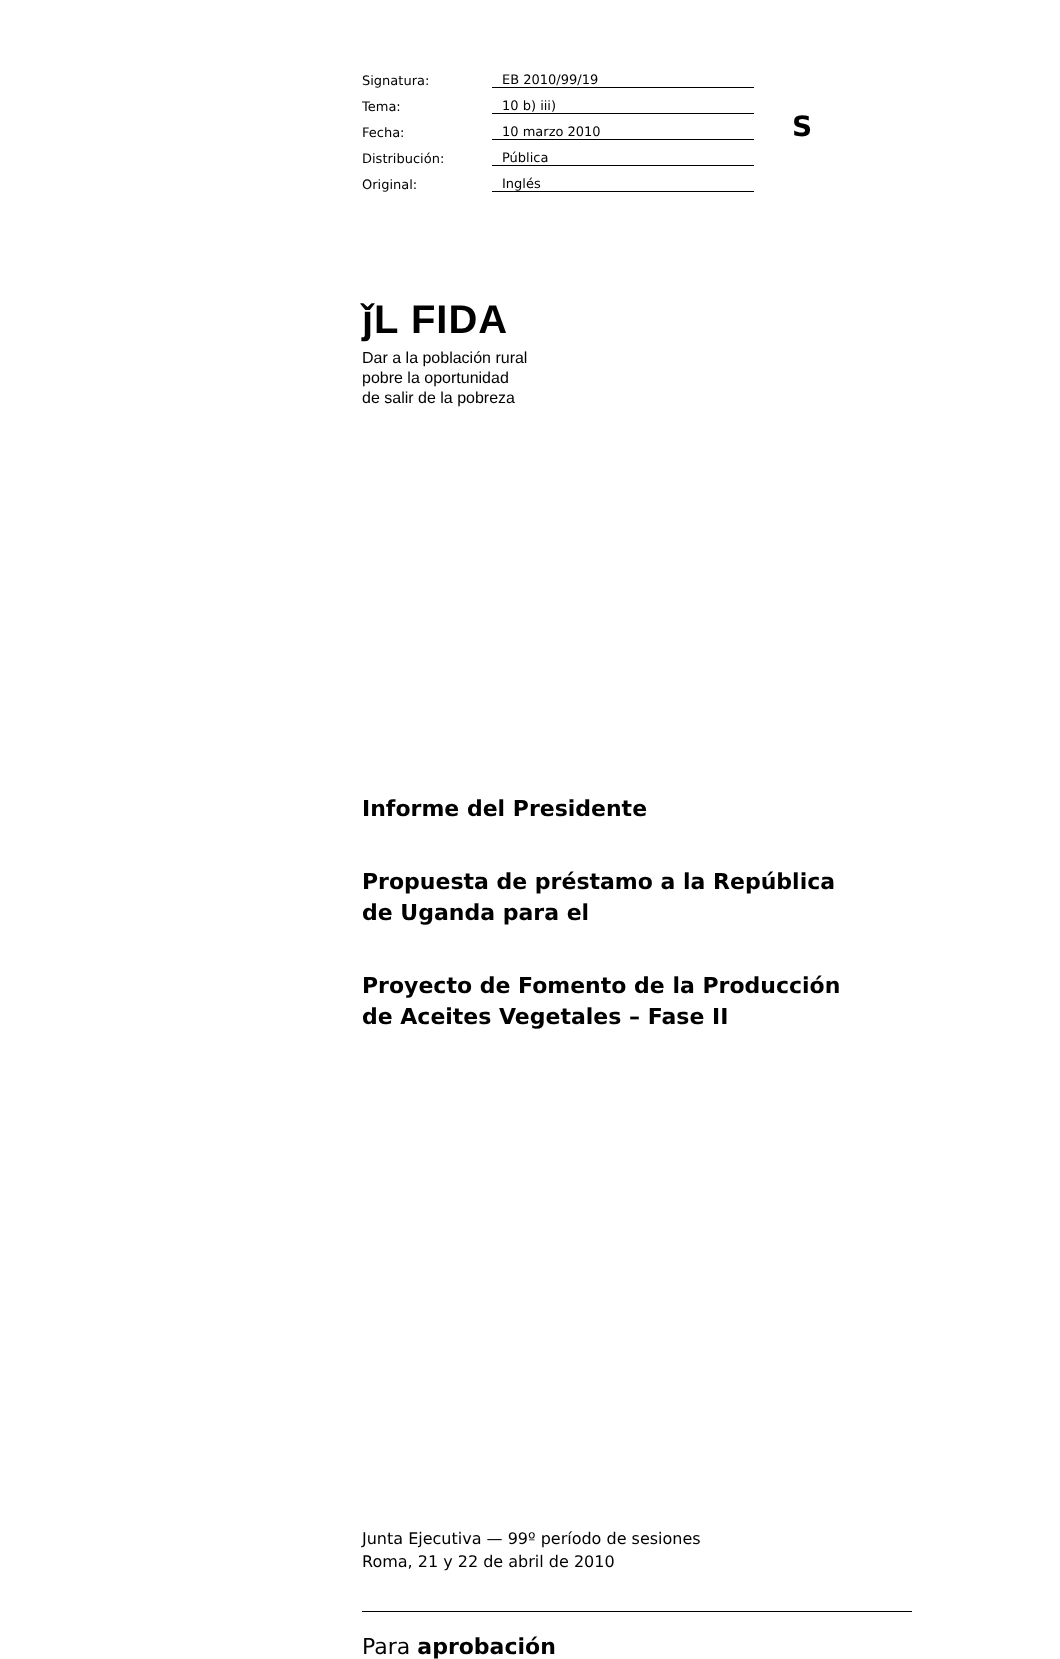| Signatura: | EB 2010/99/19 |
| Tema: | 10 b) iii) |
| Fecha: | 10 marzo 2010 |
| Distribución: | Pública |
| Original: | Inglés |
S
ǰL FIDA
Dar a la población rural
pobre la oportunidad
de salir de la pobreza
Informe del Presidente
Propuesta de préstamo a la República
de Uganda para el
Proyecto de Fomento de la Producción
de Aceites Vegetales – Fase II
Junta Ejecutiva — 99º período de sesiones
Roma, 21 y 22 de abril de 2010
Para aprobación